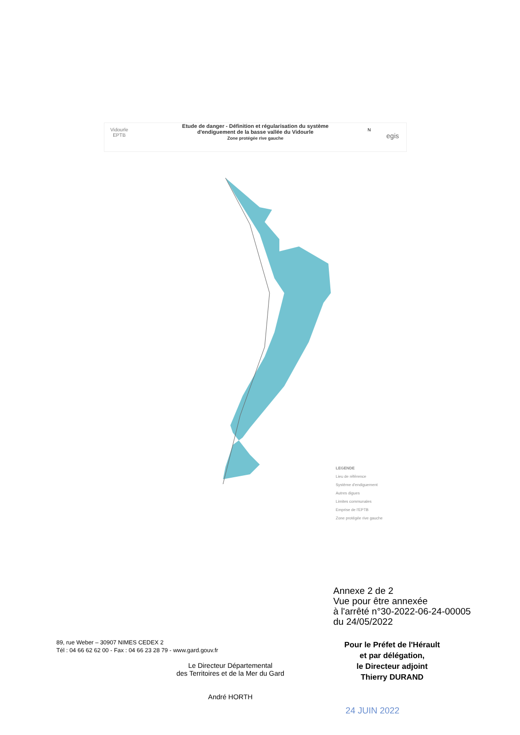Vidourle
EPTB
Etude de danger - Définition et régularisation du système
d'endiguement de la basse vallée du Vidourle
Zone protégée rive gauche
egis
N
LEGENDE
Lieu de référence
Système d'endiguement
Autres digues
Limites communales
Emprise de l'EPTB
Zone protégée rive gauche
Annexe 2 de 2
Vue pour être annexée
à l'arrêté n°30-2022-06-24-00005
du 24/05/2022
89, rue Weber – 30907 NIMES CEDEX 2
Tél : 04 66 62 62 00 - Fax : 04 66 23 28 79 - www.gard.gouv.fr
Le Directeur Départemental
des Territoires et de la Mer du Gard
André HORTH
Pour le Préfet de l'Hérault
et par délégation,
le Directeur adjoint
Thierry DURAND
24 JUIN 2022